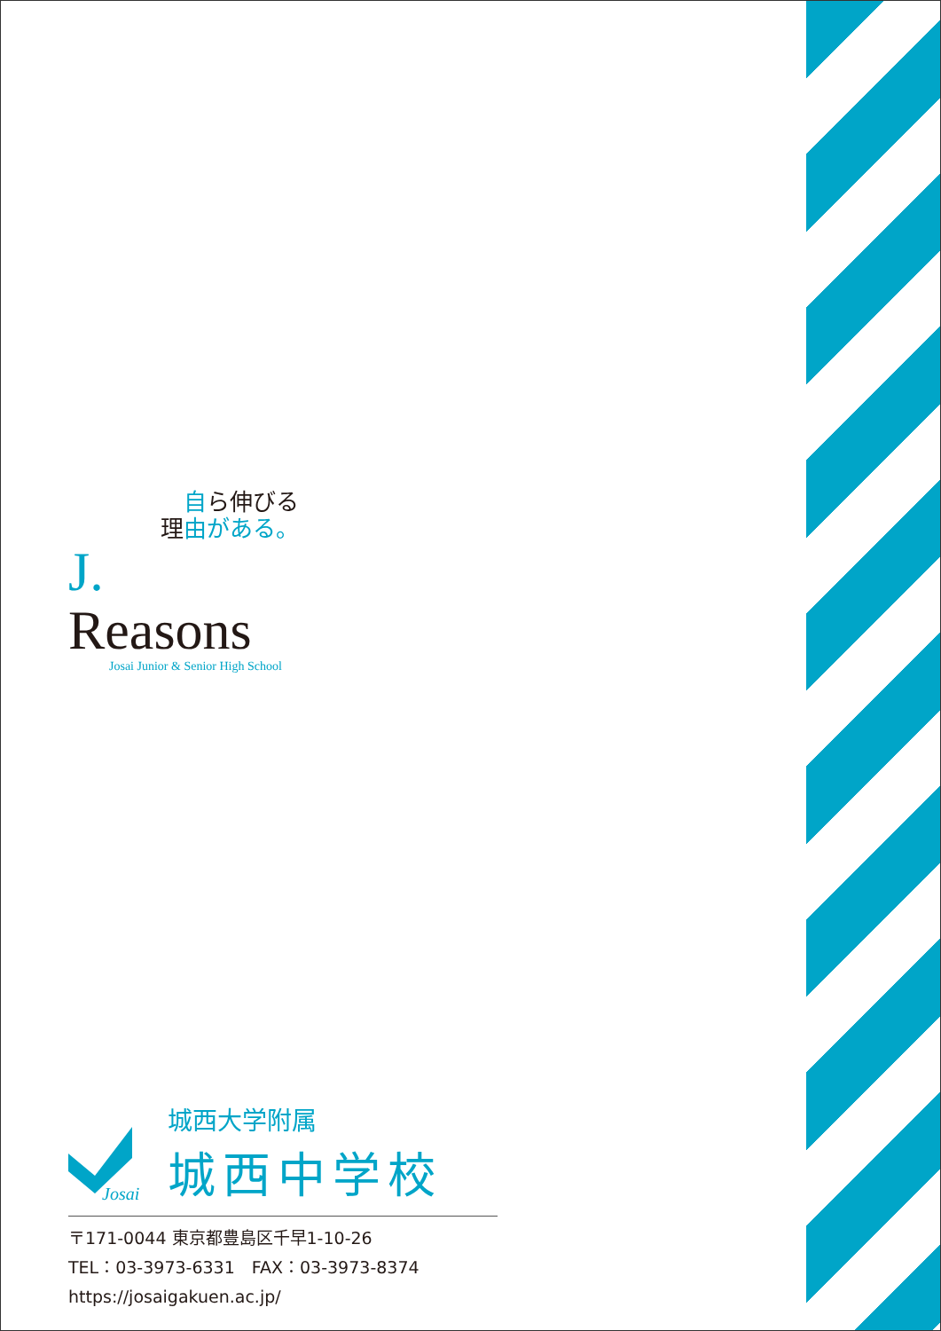自ら伸びる
理由がある。
J. Reasons
Josai Junior & Senior High School
Josai
城西大学附属
城西中学校
〒171-0044 東京都豊島区千早1-10-26
TEL：03-3973-6331　FAX：03-3973-8374
https://josaigakuen.ac.jp/